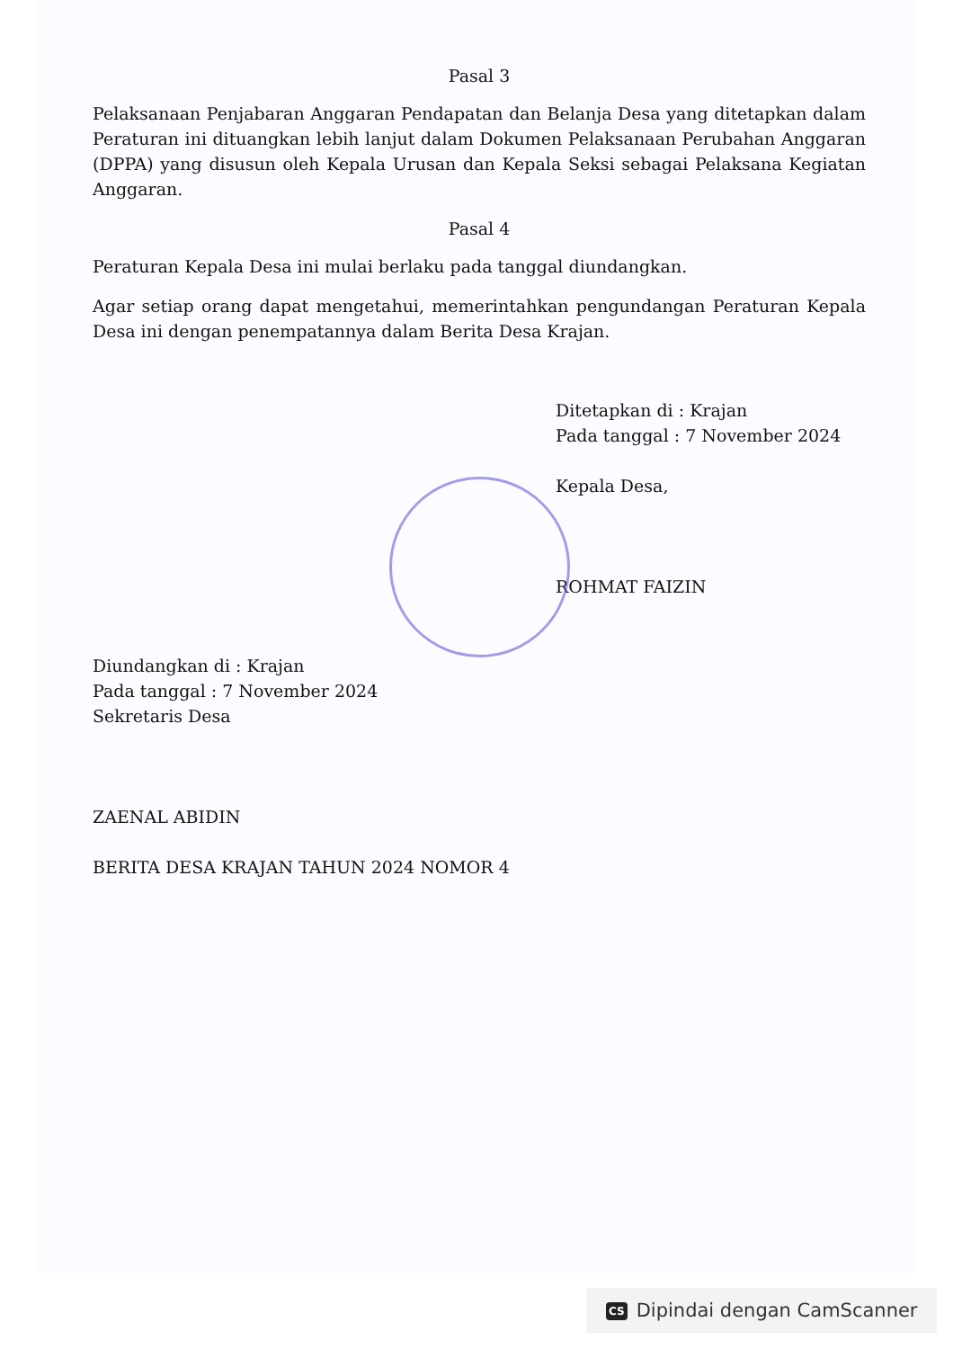Pasal 3
Pelaksanaan Penjabaran Anggaran Pendapatan dan Belanja Desa yang ditetapkan dalam Peraturan ini dituangkan lebih lanjut dalam Dokumen Pelaksanaan Perubahan Anggaran (DPPA) yang disusun oleh Kepala Urusan dan Kepala Seksi sebagai Pelaksana Kegiatan Anggaran.
Pasal 4
Peraturan Kepala Desa ini mulai berlaku pada tanggal diundangkan.
Agar setiap orang dapat mengetahui, memerintahkan pengundangan Peraturan Kepala Desa ini dengan penempatannya dalam Berita Desa Krajan.
Ditetapkan di : Krajan
Pada tanggal : 7 November 2024
Kepala Desa,
ROHMAT FAIZIN
Diundangkan di : Krajan
Pada tanggal : 7 November 2024
Sekretaris Desa
ZAENAL ABIDIN
BERITA DESA KRAJAN TAHUN 2024 NOMOR 4
CS Dipindai dengan CamScanner